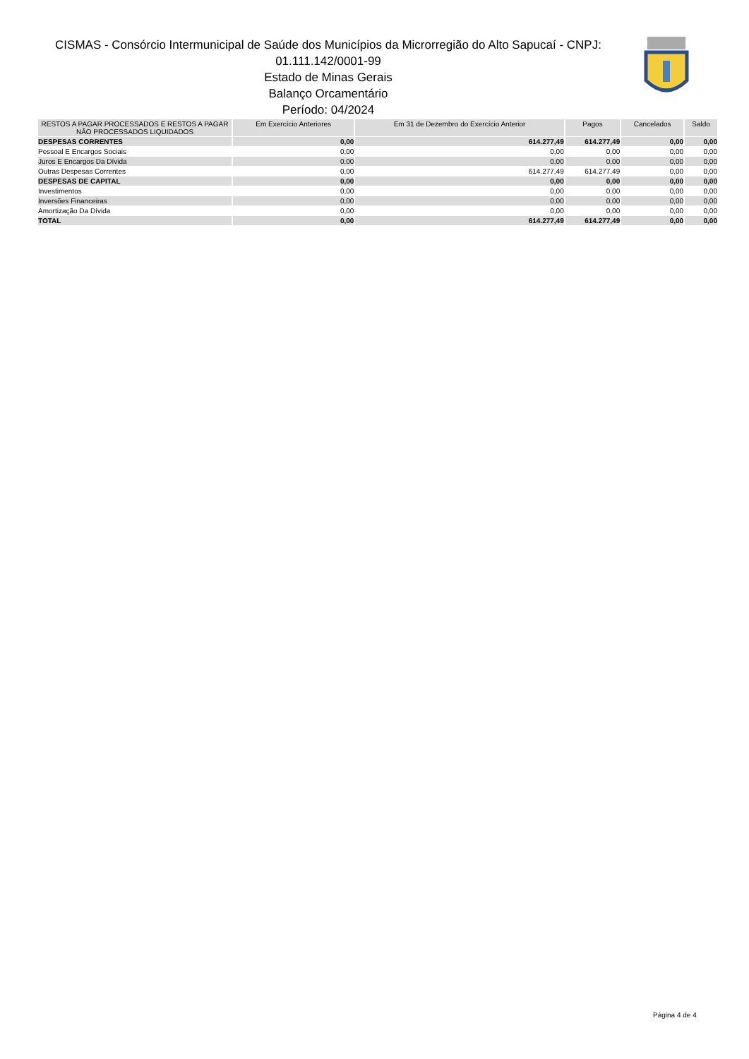CISMAS - Consórcio Intermunicipal de Saúde dos Municípios da Microrregião do Alto Sapucaí - CNPJ:
01.111.142/0001-99
Estado de Minas Gerais
Balanço Orcamentário
Período: 04/2024
| RESTOS A PAGAR PROCESSADOS E RESTOS A PAGAR NÃO PROCESSADOS LIQUIDADOS | Em Exercício Anteriores | Em 31 de Dezembro do Exercício Anterior | Pagos | Cancelados | Saldo |
| --- | --- | --- | --- | --- | --- |
| DESPESAS CORRENTES | 0,00 | 614.277,49 | 614.277,49 | 0,00 | 0,00 |
| Pessoal E Encargos Sociais | 0,00 | 0,00 | 0,00 | 0,00 | 0,00 |
| Juros E Encargos Da Dívida | 0,00 | 0,00 | 0,00 | 0,00 | 0,00 |
| Outras Despesas Correntes | 0,00 | 614.277,49 | 614.277,49 | 0,00 | 0,00 |
| DESPESAS DE CAPITAL | 0,00 | 0,00 | 0,00 | 0,00 | 0,00 |
| Investimentos | 0,00 | 0,00 | 0,00 | 0,00 | 0,00 |
| Inversões Financeiras | 0,00 | 0,00 | 0,00 | 0,00 | 0,00 |
| Amortização Da Dívida | 0,00 | 0,00 | 0,00 | 0,00 | 0,00 |
| TOTAL | 0,00 | 614.277,49 | 614.277,49 | 0,00 | 0,00 |
Página 4 de 4